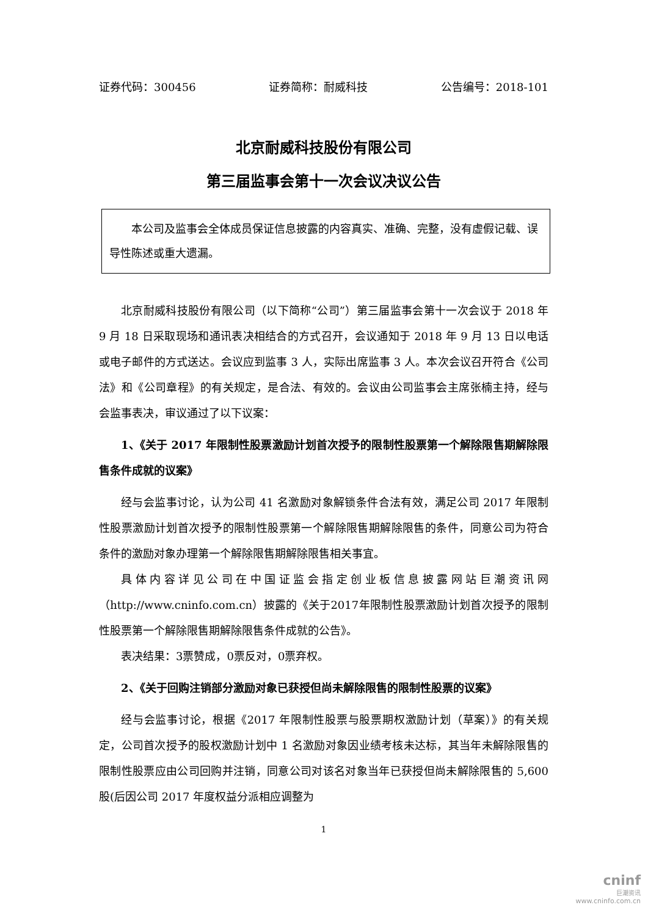证券代码：300456 证券简称：耐威科技 公告编号：2018-101
北京耐威科技股份有限公司
第三届监事会第十一次会议决议公告
本公司及监事会全体成员保证信息披露的内容真实、准确、完整，没有虚假记载、误导性陈述或重大遗漏。
北京耐威科技股份有限公司（以下简称“公司”）第三届监事会第十一次会议于 2018 年 9 月 18 日采取现场和通讯表决相结合的方式召开，会议通知于 2018 年 9 月 13 日以电话或电子邮件的方式送达。会议应到监事 3 人，实际出席监事 3 人。本次会议召开符合《公司法》和《公司章程》的有关规定，是合法、有效的。会议由公司监事会主席张楠主持，经与会监事表决，审议通过了以下议案：
1、《关于 2017 年限制性股票激励计划首次授予的限制性股票第一个解除限售期解除限售条件成就的议案》
经与会监事讨论，认为公司 41 名激励对象解锁条件合法有效，满足公司 2017 年限制性股票激励计划首次授予的限制性股票第一个解除限售期解除限售的条件，同意公司为符合条件的激励对象办理第一个解除限售期解除限售相关事宜。
具体内容详见公司在中国证监会指定创业板信息披露网站巨潮资讯网（http://www.cninfo.com.cn）披露的《关于2017年限制性股票激励计划首次授予的限制性股票第一个解除限售期解除限售条件成就的公告》。
表决结果：3票赞成，0票反对，0票弃权。
2、《关于回购注销部分激励对象已获授但尚未解除限售的限制性股票的议案》
经与会监事讨论，根据《2017 年限制性股票与股票期权激励计划（草案）》的有关规定，公司首次授予的股权激励计划中 1 名激励对象因业绩考核未达标，其当年未解除限售的限制性股票应由公司回购并注销，同意公司对该名对象当年已获授但尚未解除限售的 5,600 股(后因公司 2017 年度权益分派相应调整为
1
cninf
巨潮资讯
www.cninfo.com.cn